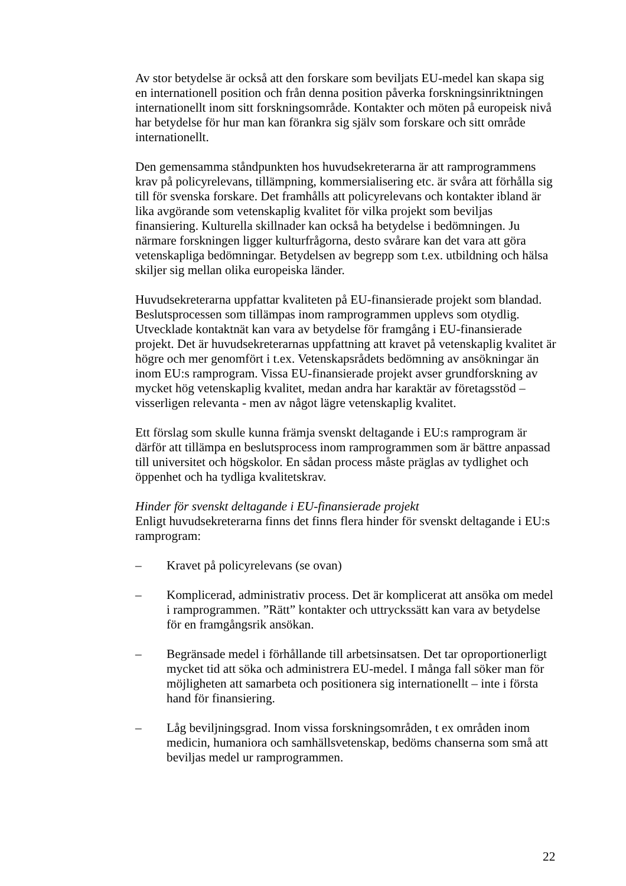Av stor betydelse är också att den forskare som beviljats EU-medel kan skapa sig en internationell position och från denna position påverka forskningsinriktningen internationellt inom sitt forskningsområde. Kontakter och möten på europeisk nivå har betydelse för hur man kan förankra sig själv som forskare och sitt område internationellt.
Den gemensamma ståndpunkten hos huvudsekreterarna är att ramprogrammens krav på policyrelevans, tillämpning, kommersialisering etc. är svåra att förhålla sig till för svenska forskare. Det framhålls att policyrelevans och kontakter ibland är lika avgörande som vetenskaplig kvalitet för vilka projekt som beviljas finansiering. Kulturella skillnader kan också ha betydelse i bedömningen. Ju närmare forskningen ligger kulturfrågorna, desto svårare kan det vara att göra vetenskapliga bedömningar. Betydelsen av begrepp som t.ex. utbildning och hälsa skiljer sig mellan olika europeiska länder.
Huvudsekreterarna uppfattar kvaliteten på EU-finansierade projekt som blandad. Beslutsprocessen som tillämpas inom ramprogrammen upplevs som otydlig. Utvecklade kontaktnät kan vara av betydelse för framgång i EU-finansierade projekt. Det är huvudsekreterarnas uppfattning att kravet på vetenskaplig kvalitet är högre och mer genomfört i t.ex. Vetenskapsrådets bedömning av ansökningar än inom EU:s ramprogram. Vissa EU-finansierade projekt avser grundforskning av mycket hög vetenskaplig kvalitet, medan andra har karaktär av företagsstöd – visserligen relevanta - men av något lägre vetenskaplig kvalitet.
Ett förslag som skulle kunna främja svenskt deltagande i EU:s ramprogram är därför att tillämpa en beslutsprocess inom ramprogrammen som är bättre anpassad till universitet och högskolor. En sådan process måste präglas av tydlighet och öppenhet och ha tydliga kvalitetskrav.
Hinder för svenskt deltagande i EU-finansierade projekt
Enligt huvudsekreterarna finns det finns flera hinder för svenskt deltagande i EU:s ramprogram:
– Kravet på policyrelevans (se ovan)
– Komplicerad, administrativ process. Det är komplicerat att ansöka om medel i ramprogrammen. ”Rätt” kontakter och uttryckssätt kan vara av betydelse för en framgångsrik ansökan.
– Begränsade medel i förhållande till arbetsinsatsen. Det tar oproportionerligt mycket tid att söka och administrera EU-medel. I många fall söker man för möjligheten att samarbeta och positionera sig internationellt – inte i första hand för finansiering.
– Låg beviljningsgrad. Inom vissa forskningsområden, t ex områden inom medicin, humaniora och samhällsvetenskap, bedöms chanserna som små att beviljas medel ur ramprogrammen.
22